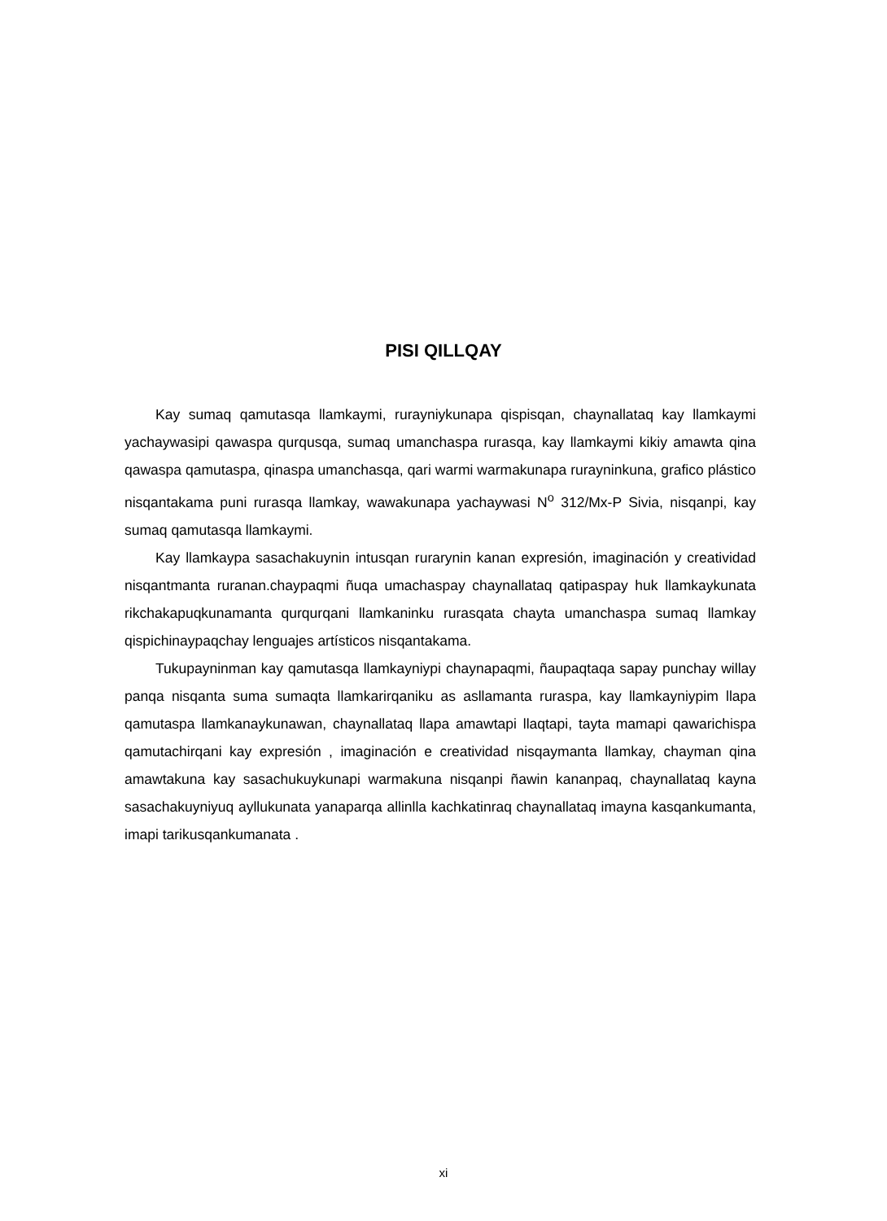PISI QILLQAY
Kay sumaq qamutasqa llamkaymi, rurayniykunapa qispisqan, chaynallataq kay llamkaymi yachaywasipi qawaspa qurqusqa, sumaq umanchaspa rurasqa, kay llamkaymi kikiy amawta qina qawaspa qamutaspa, qinaspa umanchasqa, qari warmi warmakunapa rurayninkuna, grafico plástico nisqantakama puni rurasqa llamkay, wawakunapa yachaywasi N<sup>o</sup> 312/Mx-P Sivia, nisqanpi, kay sumaq qamutasqa llamkaymi.
Kay llamkaypa sasachakuynin intusqan rurarynin kanan expresión, imaginación y creatividad nisqantmanta ruranan.chaypaqmi ñuqa umachaspay chaynallataq qatipaspay huk llamkaykunata rikchakapuqkunamanta qurqurqani llamkaninku rurasqata chayta umanchaspa sumaq llamkay qispichinaypaqchay lenguajes artísticos nisqantakama.
Tukupayninman kay qamutasqa llamkayniypi chaynapaqmi, ñaupaqtaqa sapay punchay willay panqa nisqanta suma sumaqta llamkarirqaniku as asllamanta ruraspa, kay llamkayniypim llapa qamutaspa llamkanaykunawan, chaynallataq llapa amawtapi llaqtapi, tayta mamapi qawarichispa qamutachirqani kay expresión , imaginación e creatividad nisqaymanta llamkay, chayman qina amawtakuna kay sasachukuykunapi warmakuna nisqanpi ñawin kananpaq, chaynallataq kayna sasachakuyniyuq ayllukunata yanaparqa allinlla kachkatinraq chaynallataq imayna kasqankumanta, imapi tarikusqankumanata .
xi